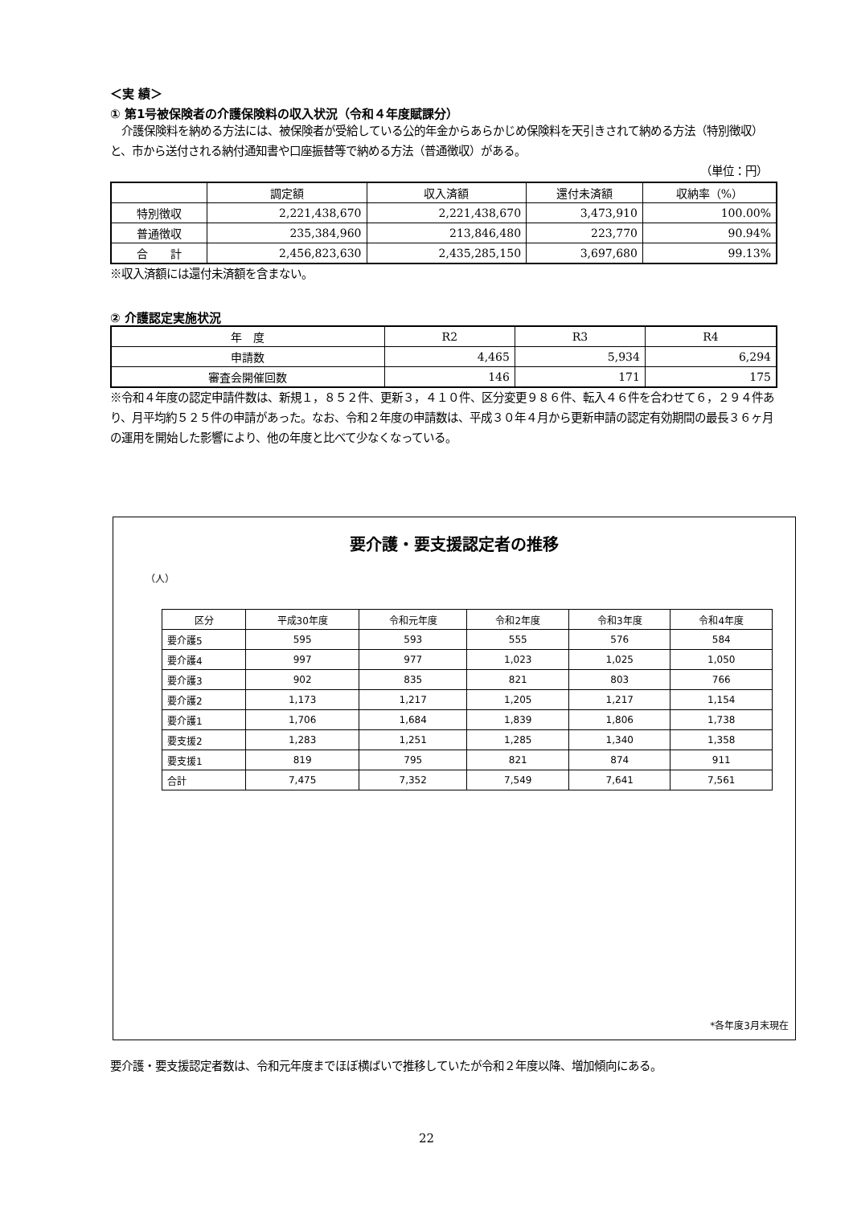＜実 績＞
① 第1号被保険者の介護保険料の収入状況（令和４年度賦課分）
　介護保険料を納める方法には、被保険者が受給している公的年金からあらかじめ保険料を天引きされて納める方法（特別徴収）と、市から送付される納付通知書や口座振替等で納める方法（普通徴収）がある。
（単位：円）
| | 調定額 | 収入済額 | 還付未済額 | 収納率（%） |
| --- | --- | --- | --- | --- |
| 特別徴収 | 2,221,438,670 | 2,221,438,670 | 3,473,910 | 100.00% |
| 普通徴収 | 235,384,960 | 213,846,480 | 223,770 | 90.94% |
| 合 計 | 2,456,823,630 | 2,435,285,150 | 3,697,680 | 99.13% |
※収入済額には還付未済額を含まない。
② 介護認定実施状況
| 年 度 | R2 | R3 | R4 |
| --- | --- | --- | --- |
| 申請数 | 4,465 | 5,934 | 6,294 |
| 審査会開催回数 | 146 | 171 | 175 |
※令和４年度の認定申請件数は、新規１，８５２件、更新３，４１０件、区分変更９８６件、転入４６件を合わせて６，２９４件あり、月平均約５２５件の申請があった。なお、令和２年度の申請数は、平成３０年４月から更新申請の認定有効期間の最長３６ヶ月の運用を開始した影響により、他の年度と比べて少なくなっている。
要介護・要支援認定者の推移
（人）
| 区分 | 平成30年度 | 令和元年度 | 令和2年度 | 令和3年度 | 令和4年度 |
| --- | --- | --- | --- | --- | --- |
| 要介護5 | 595 | 593 | 555 | 576 | 584 |
| 要介護4 | 997 | 977 | 1,023 | 1,025 | 1,050 |
| 要介護3 | 902 | 835 | 821 | 803 | 766 |
| 要介護2 | 1,173 | 1,217 | 1,205 | 1,217 | 1,154 |
| 要介護1 | 1,706 | 1,684 | 1,839 | 1,806 | 1,738 |
| 要支援2 | 1,283 | 1,251 | 1,285 | 1,340 | 1,358 |
| 要支援1 | 819 | 795 | 821 | 874 | 911 |
| 合計 | 7,475 | 7,352 | 7,549 | 7,641 | 7,561 |
*各年度3月末現在
要介護・要支援認定者数は、令和元年度までほぼ横ばいで推移していたが令和２年度以降、増加傾向にある。
22